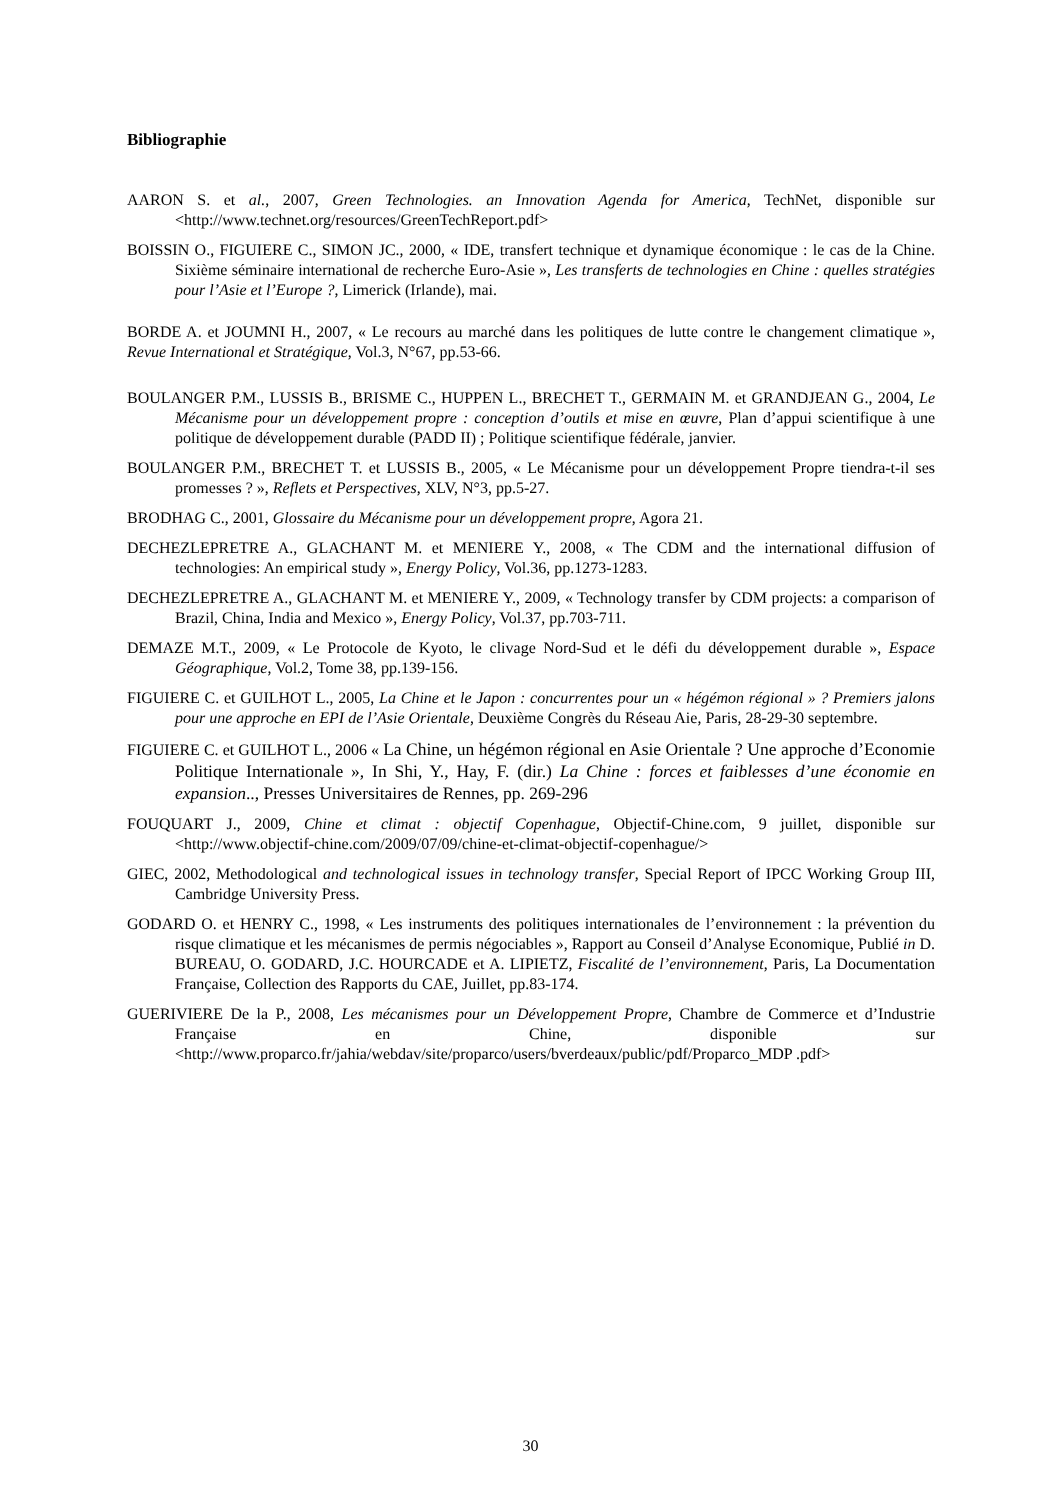Bibliographie
AARON S. et al., 2007, Green Technologies. an Innovation Agenda for America, TechNet, disponible sur <http://www.technet.org/resources/GreenTechReport.pdf>
BOISSIN O., FIGUIERE C., SIMON JC., 2000, « IDE, transfert technique et dynamique économique : le cas de la Chine. Sixième séminaire international de recherche Euro-Asie », Les transferts de technologies en Chine : quelles stratégies pour l’Asie et l’Europe ?, Limerick (Irlande), mai.
BORDE A. et JOUMNI H., 2007, « Le recours au marché dans les politiques de lutte contre le changement climatique », Revue International et Stratégique, Vol.3, N°67, pp.53-66.
BOULANGER P.M., LUSSIS B., BRISME C., HUPPEN L., BRECHET T., GERMAIN M. et GRANDJEAN G., 2004, Le Mécanisme pour un développement propre : conception d’outils et mise en œuvre, Plan d’appui scientifique à une politique de développement durable (PADD II) ; Politique scientifique fédérale, janvier.
BOULANGER P.M., BRECHET T. et LUSSIS B., 2005, « Le Mécanisme pour un développement Propre tiendra-t-il ses promesses ? », Reflets et Perspectives, XLV, N°3, pp.5-27.
BRODHAG C., 2001, Glossaire du Mécanisme pour un développement propre, Agora 21.
DECHEZLEPRETRE A., GLACHANT M. et MENIERE Y., 2008, « The CDM and the international diffusion of technologies: An empirical study », Energy Policy, Vol.36, pp.1273-1283.
DECHEZLEPRETRE A., GLACHANT M. et MENIERE Y., 2009, « Technology transfer by CDM projects: a comparison of Brazil, China, India and Mexico », Energy Policy, Vol.37, pp.703-711.
DEMAZE M.T., 2009, « Le Protocole de Kyoto, le clivage Nord-Sud et le défi du développement durable », Espace Géographique, Vol.2, Tome 38, pp.139-156.
FIGUIERE C. et GUILHOT L., 2005, La Chine et le Japon : concurrentes pour un « hégémon régional » ? Premiers jalons pour une approche en EPI de l’Asie Orientale, Deuxième Congrès du Réseau Aie, Paris, 28-29-30 septembre.
FIGUIERE C. et GUILHOT L., 2006 « La Chine, un hégémon régional en Asie Orientale ? Une approche d’Economie Politique Internationale », In Shi, Y., Hay, F. (dir.) La Chine : forces et faiblesses d’une économie en expansion.., Presses Universitaires de Rennes, pp. 269-296
FOUQUART J., 2009, Chine et climat : objectif Copenhague, Objectif-Chine.com, 9 juillet, disponible sur <http://www.objectif-chine.com/2009/07/09/chine-et-climat-objectif-copenhague/>
GIEC, 2002, Methodological and technological issues in technology transfer, Special Report of IPCC Working Group III, Cambridge University Press.
GODARD O. et HENRY C., 1998, « Les instruments des politiques internationales de l’environnement : la prévention du risque climatique et les mécanismes de permis négociables », Rapport au Conseil d’Analyse Economique, Publié in D. BUREAU, O. GODARD, J.C. HOURCADE et A. LIPIETZ, Fiscalité de l’environnement, Paris, La Documentation Française, Collection des Rapports du CAE, Juillet, pp.83-174.
GUERIVIERE De la P., 2008, Les mécanismes pour un Développement Propre, Chambre de Commerce et d’Industrie Française en Chine, disponible sur <http://www.proparco.fr/jahia/webdav/site/proparco/users/bverdeaux/public/pdf/Proparco_MDP .pdf>
30